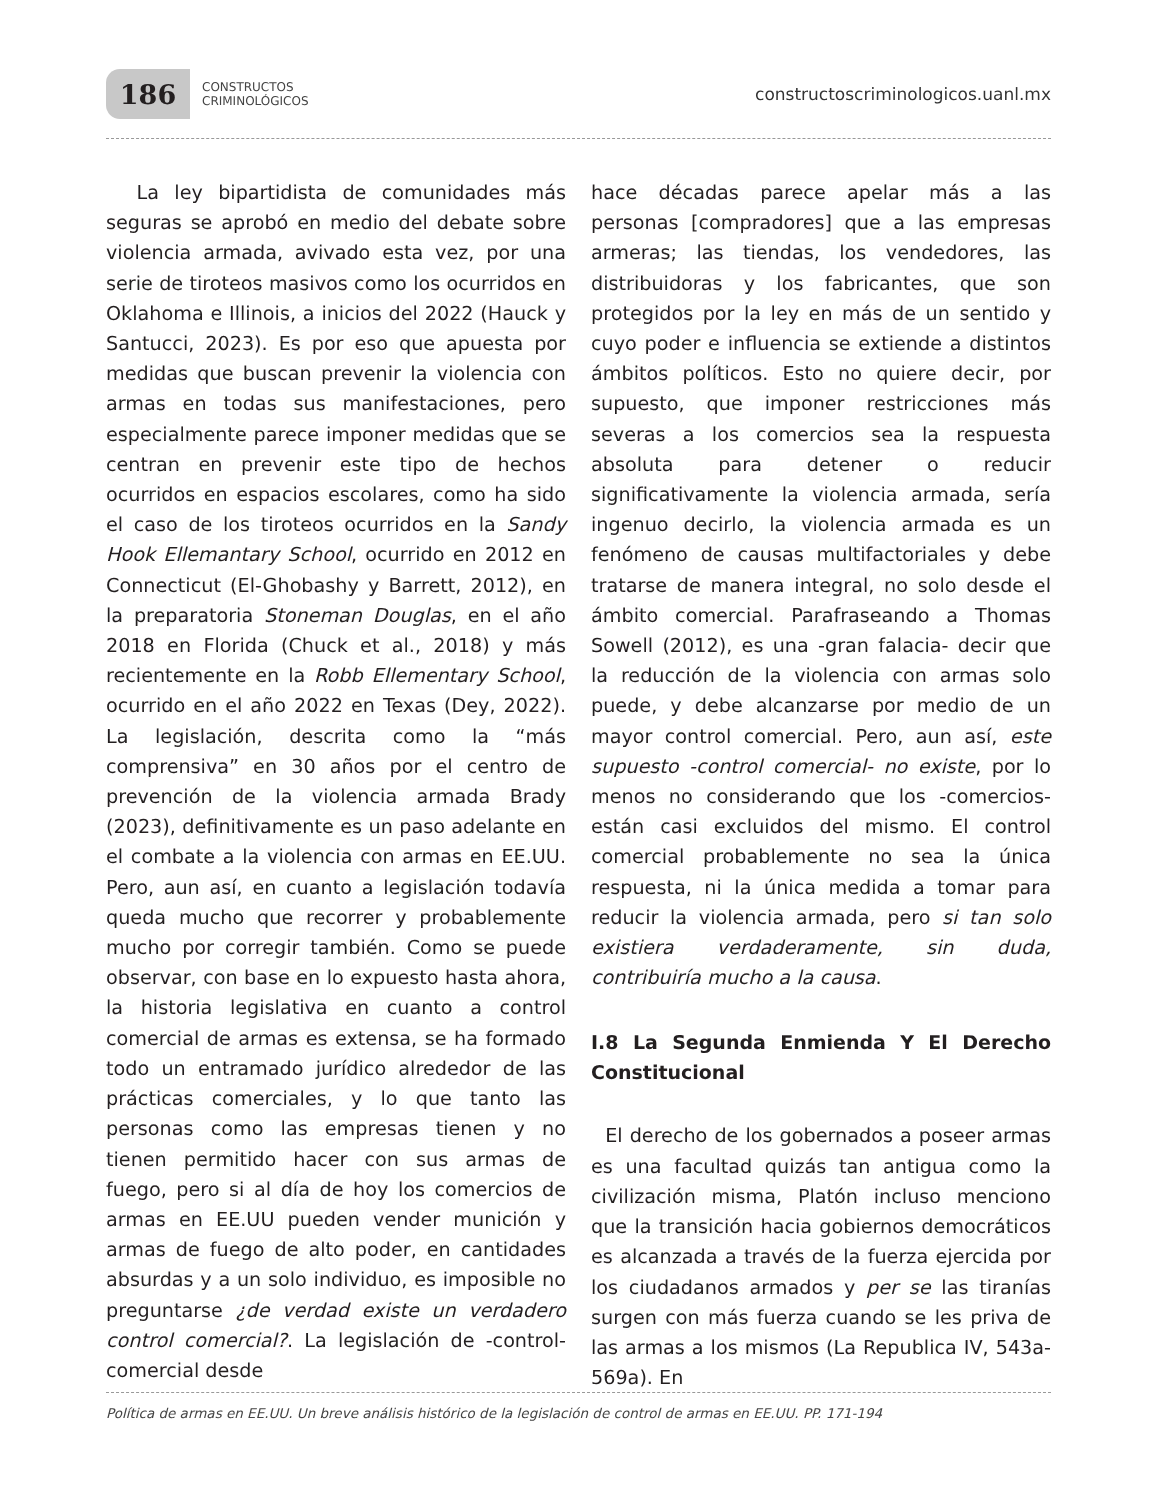186
CONSTRUCTOS
CRIMINOLÓGICOS
constructoscriminologicos.uanl.mx
La ley bipartidista de comunidades más seguras se aprobó en medio del debate sobre violencia armada, avivado esta vez, por una serie de tiroteos masivos como los ocurridos en Oklahoma e Illinois, a inicios del 2022 (Hauck y Santucci, 2023). Es por eso que apuesta por medidas que buscan prevenir la violencia con armas en todas sus manifestaciones, pero especialmente parece imponer medidas que se centran en prevenir este tipo de hechos ocurridos en espacios escolares, como ha sido el caso de los tiroteos ocurridos en la Sandy Hook Ellemantary School, ocurrido en 2012 en Connecticut (El-Ghobashy y Barrett, 2012), en la preparatoria Stoneman Douglas, en el año 2018 en Florida (Chuck et al., 2018) y más recientemente en la Robb Ellementary School, ocurrido en el año 2022 en Texas (Dey, 2022). La legislación, descrita como la “más comprensiva” en 30 años por el centro de prevención de la violencia armada Brady (2023), definitivamente es un paso adelante en el combate a la violencia con armas en EE.UU. Pero, aun así, en cuanto a legislación todavía queda mucho que recorrer y probablemente mucho por corregir también. Como se puede observar, con base en lo expuesto hasta ahora, la historia legislativa en cuanto a control comercial de armas es extensa, se ha formado todo un entramado jurídico alrededor de las prácticas comerciales, y lo que tanto las personas como las empresas tienen y no tienen permitido hacer con sus armas de fuego, pero si al día de hoy los comercios de armas en EE.UU pueden vender munición y armas de fuego de alto poder, en cantidades absurdas y a un solo individuo, es imposible no preguntarse ¿de verdad existe un verdadero control comercial?. La legislación de -control- comercial desde
hace décadas parece apelar más a las personas [compradores] que a las empresas armeras; las tiendas, los vendedores, las distribuidoras y los fabricantes, que son protegidos por la ley en más de un sentido y cuyo poder e influencia se extiende a distintos ámbitos políticos. Esto no quiere decir, por supuesto, que imponer restricciones más severas a los comercios sea la respuesta absoluta para detener o reducir significativamente la violencia armada, sería ingenuo decirlo, la violencia armada es un fenómeno de causas multifactoriales y debe tratarse de manera integral, no solo desde el ámbito comercial. Parafraseando a Thomas Sowell (2012), es una -gran falacia- decir que la reducción de la violencia con armas solo puede, y debe alcanzarse por medio de un mayor control comercial. Pero, aun así, este supuesto -control comercial- no existe, por lo menos no considerando que los -comercios- están casi excluidos del mismo. El control comercial probablemente no sea la única respuesta, ni la única medida a tomar para reducir la violencia armada, pero si tan solo existiera verdaderamente, sin duda, contribuiría mucho a la causa.
I.8 La Segunda Enmienda Y El Derecho Constitucional
El derecho de los gobernados a poseer armas es una facultad quizás tan antigua como la civilización misma, Platón incluso menciono que la transición hacia gobiernos democráticos es alcanzada a través de la fuerza ejercida por los ciudadanos armados y per se las tiranías surgen con más fuerza cuando se les priva de las armas a los mismos (La Republica IV, 543a-569a). En
Política de armas en EE.UU. Un breve análisis histórico de la legislación de control de armas en EE.UU. PP. 171-194